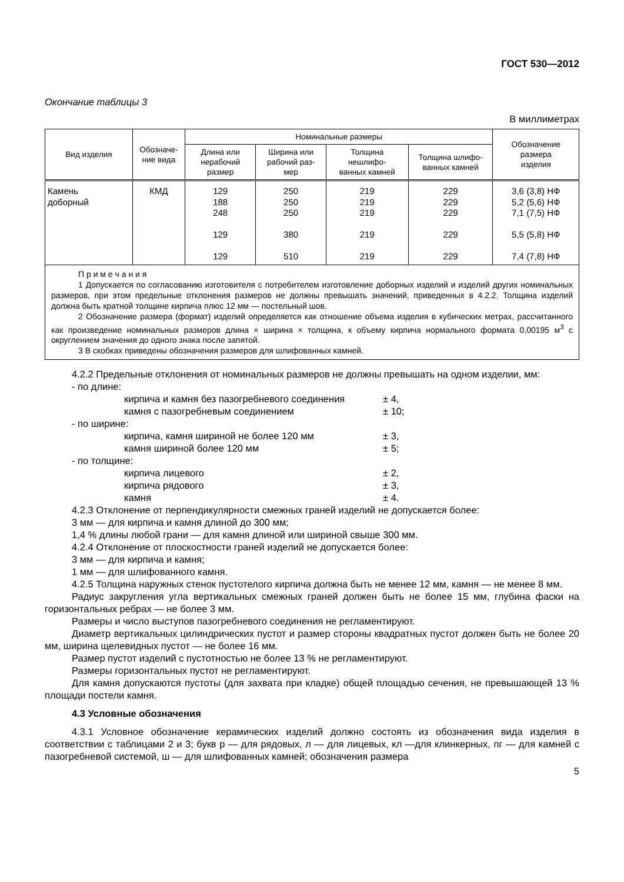ГОСТ 530—2012
Окончание таблицы 3
В миллиметрах
| Вид изделия | Обозначе- ние вида | Номинальные размеры | | | | Обозначение размера изделия |
| --- | --- | --- | --- | --- | --- | --- |
| | | Длина или нерабочий размер | Ширина или рабочий раз- мер | Толщина нешлифо- ванных камней | Толщина шлифо- ванных камней | |
| Камень доборный | КМД | 129 188 248 129 129 | 250 250 250 380 510 | 219 219 219 219 219 | 229 229 229 229 229 | 3,6 (3,8) НФ 5,2 (5,6) НФ 7,1 (7,5) НФ 5,5 (5,8) НФ 7,4 (7,8) НФ |
| П р и м е ч а н и я 1 Допускается по согласованию изготовителя с потребителем изготовление доборных изделий и изделий других номинальных размеров, при этом предельные отклонения размеров не должны превышать значений, приведенных в 4.2.2. Толщина изделий должна быть кратной толщине кирпича плюс 12 мм — постельный шов. 2 Обозначение размера (формат) изделий определяется как отношение объема изделия в кубических метрах, рассчитанного как произведение номинальных размеров длина × ширина × толщина, к объему кирпича нормального формата 0,00195 м<sup>3</sup> с округлением значения до одного знака после запятой. 3 В скобках приведены обозначения размеров для шлифованных камней. | | | | | | |
4.2.2 Предельные отклонения от номинальных размеров не должны превышать на одном изделии, мм:
- по длине:
кирпича и камня без пазогребневого соединения ± 4,
камня с пазогребневым соединением ± 10;
- по ширине:
кирпича, камня шириной не более 120 мм ± 3,
камня шириной более 120 мм ± 5;
- по толщине:
кирпича лицевого ± 2,
кирпича рядового ± 3,
камня ± 4.
4.2.3 Отклонение от перпендикулярности смежных граней изделий не допускается более:
3 мм — для кирпича и камня длиной до 300 мм;
1,4 % длины любой грани — для камня длиной или шириной свыше 300 мм.
4.2.4 Отклонение от плоскостности граней изделий не допускается более:
3 мм — для кирпича и камня;
1 мм — для шлифованного камня.
4.2.5 Толщина наружных стенок пустотелого кирпича должна быть не менее 12 мм, камня — не менее 8 мм.
Радиус закругления угла вертикальных смежных граней должен быть не более 15 мм, глубина фаски на горизонтальных ребрах — не более 3 мм.
Размеры и число выступов пазогребневого соединения не регламентируют.
Диаметр вертикальных цилиндрических пустот и размер стороны квадратных пустот должен быть не более 20 мм, ширина щелевидных пустот — не более 16 мм.
Размер пустот изделий с пустотностью не более 13 % не регламентируют.
Размеры горизонтальных пустот не регламентируют.
Для камня допускаются пустоты (для захвата при кладке) общей площадью сечения, не превышающей 13 % площади постели камня.
4.3 Условные обозначения
4.3.1 Условное обозначение керамических изделий должно состоять из обозначения вида изделия в соответствии с таблицами 2 и 3; букв р — для рядовых, л — для лицевых, кл —для клинкерных, пг — для камней с пазогребневой системой, ш — для шлифованных камней; обозначения размера
5